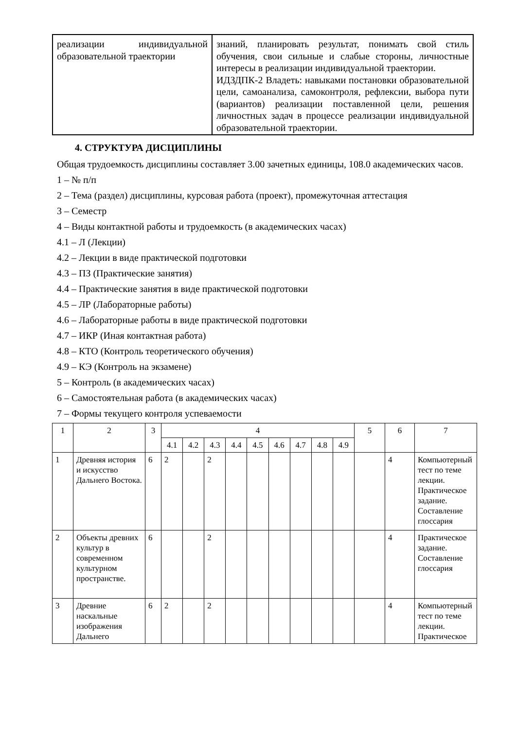| реализации индивидуальной образовательной траектории | знаний, планировать результат, понимать свой стиль обучения, свои сильные и слабые стороны, личностные интересы в реализации индивидуальной траектории. ИДЗДПК-2 Владеть: навыками постановки образовательной цели, самоанализа, самоконтроля, рефлексии, выбора пути (вариантов) реализации поставленной цели, решения личностных задач в процессе реализации индивидуальной образовательной траектории. |
4. СТРУКТУРА ДИСЦИПЛИНЫ
Общая трудоемкость дисциплины составляет 3.00 зачетных единицы, 108.0 академических часов.
1 – № п/п
2 – Тема (раздел) дисциплины, курсовая работа (проект), промежуточная аттестация
3 – Семестр
4 – Виды контактной работы и трудоемкость (в академических часах)
4.1 – Л (Лекции)
4.2 – Лекции в виде практической подготовки
4.3 – ПЗ (Практические занятия)
4.4 – Практические занятия в виде практической подготовки
4.5 – ЛР (Лабораторные работы)
4.6 – Лабораторные работы в виде практической подготовки
4.7 – ИКР (Иная контактная работа)
4.8 – КТО (Контроль теоретического обучения)
4.9 – КЭ (Контроль на экзамене)
5 – Контроль (в академических часах)
6 – Самостоятельная работа (в академических часах)
7 – Формы текущего контроля успеваемости
| 1 | 2 | 3 | 4 | | | | | | | | | 5 | 6 | 7 |
| --- | --- | --- | --- | --- | --- | --- | --- | --- | --- | --- | --- | --- | --- | --- |
| | | | 4.1 | 4.2 | 4.3 | 4.4 | 4.5 | 4.6 | 4.7 | 4.8 | 4.9 | | | |
| 1 | Древняя история и искусство Дальнего Востока. | 6 | 2 | | 2 | | | | | | | | 4 | Компьютерный тест по теме лекции. Практическое задание. Составление глоссария |
| 2 | Объекты древних культур в современном культурном пространстве. | 6 | | | 2 | | | | | | | | 4 | Практическое задание. Составление глоссария |
| 3 | Древние наскальные изображения Дальнего | 6 | 2 | | 2 | | | | | | | | 4 | Компьютерный тест по теме лекции. Практическое |